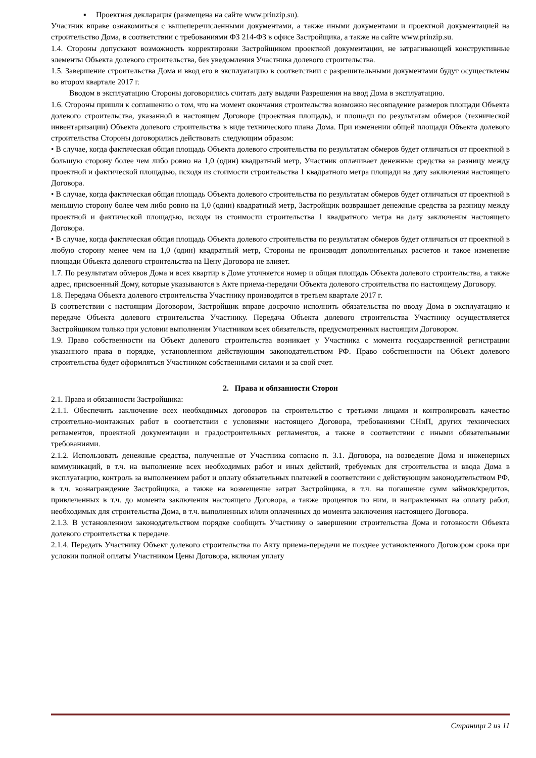▪ Проектная декларация (размещена на сайте www.prinzip.su).
Участник вправе ознакомиться с вышеперечисленными документами, а также иными документами и проектной документацией на строительство Дома, в соответствии с требованиями ФЗ 214-ФЗ в офисе Застройщика, а также на сайте www.prinzip.su.
1.4. Стороны допускают возможность корректировки Застройщиком проектной документации, не затрагивающей конструктивные элементы Объекта долевого строительства, без уведомления Участника долевого строительства.
1.5. Завершение строительства Дома и ввод его в эксплуатацию в соответствии с разрешительными документами будут осуществлены во втором квартале 2017 г.
Вводом в эксплуатацию Стороны договорились считать дату выдачи Разрешения на ввод Дома в эксплуатацию.
1.6. Стороны пришли к соглашению о том, что на момент окончания строительства возможно несовпадение размеров площади Объекта долевого строительства, указанной в настоящем Договоре (проектная площадь), и площади по результатам обмеров (технической инвентаризации) Объекта долевого строительства в виде технического плана Дома. При изменении общей площади Объекта долевого строительства Стороны договорились действовать следующим образом:
• В случае, когда фактическая общая площадь Объекта долевого строительства по результатам обмеров будет отличаться от проектной в большую сторону более чем либо ровно на 1,0 (один) квадратный метр, Участник оплачивает денежные средства за разницу между проектной и фактической площадью, исходя из стоимости строительства 1 квадратного метра площади на дату заключения настоящего Договора.
• В случае, когда фактическая общая площадь Объекта долевого строительства по результатам обмеров будет отличаться от проектной в меньшую сторону более чем либо ровно на 1,0 (один) квадратный метр, Застройщик возвращает денежные средства за разницу между проектной и фактической площадью, исходя из стоимости строительства 1 квадратного метра на дату заключения настоящего Договора.
• В случае, когда фактическая общая площадь Объекта долевого строительства по результатам обмеров будет отличаться от проектной в любую сторону менее чем на 1,0 (один) квадратный метр, Стороны не производят дополнительных расчетов и такое изменение площади Объекта долевого строительства на Цену Договора не влияет.
1.7. По результатам обмеров Дома и всех квартир в Доме уточняется номер и общая площадь Объекта долевого строительства, а также адрес, присвоенный Дому, которые указываются в Акте приема-передачи Объекта долевого строительства по настоящему Договору.
1.8. Передача Объекта долевого строительства Участнику производится в третьем квартале 2017 г.
В соответствии с настоящим Договором, Застройщик вправе досрочно исполнить обязательства по вводу Дома в эксплуатацию и передаче Объекта долевого строительства Участнику. Передача Объекта долевого строительства Участнику осуществляется Застройщиком только при условии выполнения Участником всех обязательств, предусмотренных настоящим Договором.
1.9. Право собственности на Объект долевого строительства возникает у Участника с момента государственной регистрации указанного права в порядке, установленном действующим законодательством РФ. Право собственности на Объект долевого строительства будет оформляться Участником собственными силами и за свой счет.
2. Права и обязанности Сторон
2.1. Права и обязанности Застройщика:
2.1.1. Обеспечить заключение всех необходимых договоров на строительство с третьими лицами и контролировать качество строительно-монтажных работ в соответствии с условиями настоящего Договора, требованиями СНиП, других технических регламентов, проектной документации и градостроительных регламентов, а также в соответствии с иными обязательными требованиями.
2.1.2. Использовать денежные средства, полученные от Участника согласно п. 3.1. Договора, на возведение Дома и инженерных коммуникаций, в т.ч. на выполнение всех необходимых работ и иных действий, требуемых для строительства и ввода Дома в эксплуатацию, контроль за выполнением работ и оплату обязательных платежей в соответствии с действующим законодательством РФ, в т.ч. вознаграждение Застройщика, а также на возмещение затрат Застройщика, в т.ч. на погашение сумм займов/кредитов, привлеченных в т.ч. до момента заключения настоящего Договора, а также процентов по ним, и направленных на оплату работ, необходимых для строительства Дома, в т.ч. выполненных и/или оплаченных до момента заключения настоящего Договора.
2.1.3. В установленном законодательством порядке сообщить Участнику о завершении строительства Дома и готовности Объекта долевого строительства к передаче.
2.1.4. Передать Участнику Объект долевого строительства по Акту приема-передачи не позднее установленного Договором срока при условии полной оплаты Участником Цены Договора, включая уплату
Страница 2 из 11